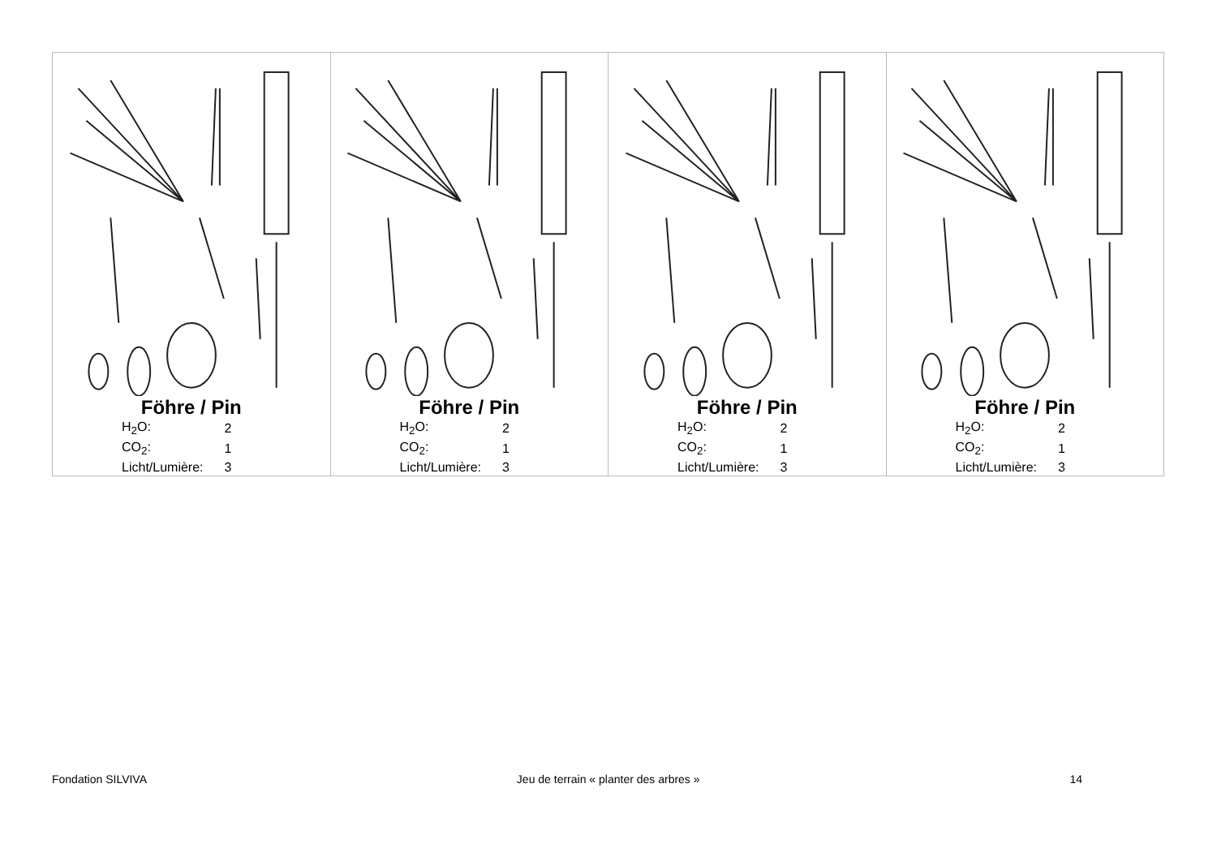Föhre / Pin
| H<sub>2</sub>O: | 2 |
| CO<sub>2</sub>: | 1 |
| Licht/Lumière: | 3 |
Föhre / Pin
| H<sub>2</sub>O: | 2 |
| CO<sub>2</sub>: | 1 |
| Licht/Lumière: | 3 |
Föhre / Pin
| H<sub>2</sub>O: | 2 |
| CO<sub>2</sub>: | 1 |
| Licht/Lumière: | 3 |
Föhre / Pin
| H<sub>2</sub>O: | 2 |
| CO<sub>2</sub>: | 1 |
| Licht/Lumière: | 3 |
Fondation SILVIVA Jeu de terrain « planter des arbres » 14